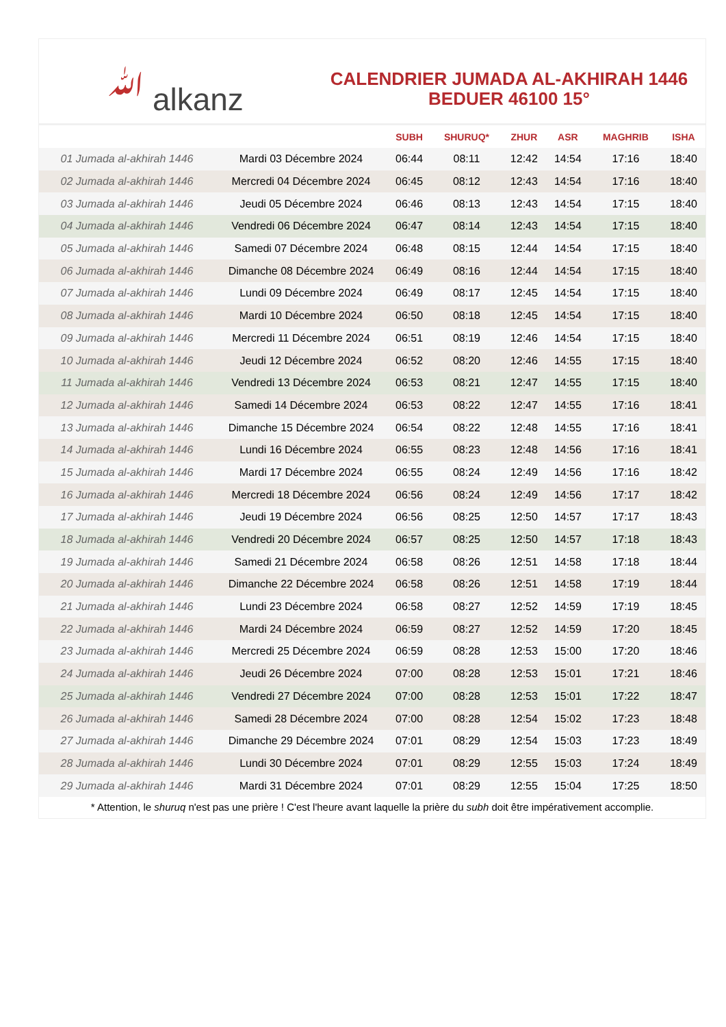ﷲ alkanz
CALENDRIER JUMADA AL-AKHIRAH 1446
BEDUER 46100 15°
| | | SUBH | SHURUQ* | ZHUR | ASR | MAGHRIB | ISHA |
| --- | --- | --- | --- | --- | --- | --- | --- |
| 01 Jumada al-akhirah 1446 | Mardi 03 Décembre 2024 | 06:44 | 08:11 | 12:42 | 14:54 | 17:16 | 18:40 |
| 02 Jumada al-akhirah 1446 | Mercredi 04 Décembre 2024 | 06:45 | 08:12 | 12:43 | 14:54 | 17:16 | 18:40 |
| 03 Jumada al-akhirah 1446 | Jeudi 05 Décembre 2024 | 06:46 | 08:13 | 12:43 | 14:54 | 17:15 | 18:40 |
| 04 Jumada al-akhirah 1446 | Vendredi 06 Décembre 2024 | 06:47 | 08:14 | 12:43 | 14:54 | 17:15 | 18:40 |
| 05 Jumada al-akhirah 1446 | Samedi 07 Décembre 2024 | 06:48 | 08:15 | 12:44 | 14:54 | 17:15 | 18:40 |
| 06 Jumada al-akhirah 1446 | Dimanche 08 Décembre 2024 | 06:49 | 08:16 | 12:44 | 14:54 | 17:15 | 18:40 |
| 07 Jumada al-akhirah 1446 | Lundi 09 Décembre 2024 | 06:49 | 08:17 | 12:45 | 14:54 | 17:15 | 18:40 |
| 08 Jumada al-akhirah 1446 | Mardi 10 Décembre 2024 | 06:50 | 08:18 | 12:45 | 14:54 | 17:15 | 18:40 |
| 09 Jumada al-akhirah 1446 | Mercredi 11 Décembre 2024 | 06:51 | 08:19 | 12:46 | 14:54 | 17:15 | 18:40 |
| 10 Jumada al-akhirah 1446 | Jeudi 12 Décembre 2024 | 06:52 | 08:20 | 12:46 | 14:55 | 17:15 | 18:40 |
| 11 Jumada al-akhirah 1446 | Vendredi 13 Décembre 2024 | 06:53 | 08:21 | 12:47 | 14:55 | 17:15 | 18:40 |
| 12 Jumada al-akhirah 1446 | Samedi 14 Décembre 2024 | 06:53 | 08:22 | 12:47 | 14:55 | 17:16 | 18:41 |
| 13 Jumada al-akhirah 1446 | Dimanche 15 Décembre 2024 | 06:54 | 08:22 | 12:48 | 14:55 | 17:16 | 18:41 |
| 14 Jumada al-akhirah 1446 | Lundi 16 Décembre 2024 | 06:55 | 08:23 | 12:48 | 14:56 | 17:16 | 18:41 |
| 15 Jumada al-akhirah 1446 | Mardi 17 Décembre 2024 | 06:55 | 08:24 | 12:49 | 14:56 | 17:16 | 18:42 |
| 16 Jumada al-akhirah 1446 | Mercredi 18 Décembre 2024 | 06:56 | 08:24 | 12:49 | 14:56 | 17:17 | 18:42 |
| 17 Jumada al-akhirah 1446 | Jeudi 19 Décembre 2024 | 06:56 | 08:25 | 12:50 | 14:57 | 17:17 | 18:43 |
| 18 Jumada al-akhirah 1446 | Vendredi 20 Décembre 2024 | 06:57 | 08:25 | 12:50 | 14:57 | 17:18 | 18:43 |
| 19 Jumada al-akhirah 1446 | Samedi 21 Décembre 2024 | 06:58 | 08:26 | 12:51 | 14:58 | 17:18 | 18:44 |
| 20 Jumada al-akhirah 1446 | Dimanche 22 Décembre 2024 | 06:58 | 08:26 | 12:51 | 14:58 | 17:19 | 18:44 |
| 21 Jumada al-akhirah 1446 | Lundi 23 Décembre 2024 | 06:58 | 08:27 | 12:52 | 14:59 | 17:19 | 18:45 |
| 22 Jumada al-akhirah 1446 | Mardi 24 Décembre 2024 | 06:59 | 08:27 | 12:52 | 14:59 | 17:20 | 18:45 |
| 23 Jumada al-akhirah 1446 | Mercredi 25 Décembre 2024 | 06:59 | 08:28 | 12:53 | 15:00 | 17:20 | 18:46 |
| 24 Jumada al-akhirah 1446 | Jeudi 26 Décembre 2024 | 07:00 | 08:28 | 12:53 | 15:01 | 17:21 | 18:46 |
| 25 Jumada al-akhirah 1446 | Vendredi 27 Décembre 2024 | 07:00 | 08:28 | 12:53 | 15:01 | 17:22 | 18:47 |
| 26 Jumada al-akhirah 1446 | Samedi 28 Décembre 2024 | 07:00 | 08:28 | 12:54 | 15:02 | 17:23 | 18:48 |
| 27 Jumada al-akhirah 1446 | Dimanche 29 Décembre 2024 | 07:01 | 08:29 | 12:54 | 15:03 | 17:23 | 18:49 |
| 28 Jumada al-akhirah 1446 | Lundi 30 Décembre 2024 | 07:01 | 08:29 | 12:55 | 15:03 | 17:24 | 18:49 |
| 29 Jumada al-akhirah 1446 | Mardi 31 Décembre 2024 | 07:01 | 08:29 | 12:55 | 15:04 | 17:25 | 18:50 |
* Attention, le shuruq n'est pas une prière ! C'est l'heure avant laquelle la prière du subh doit être impérativement accomplie.